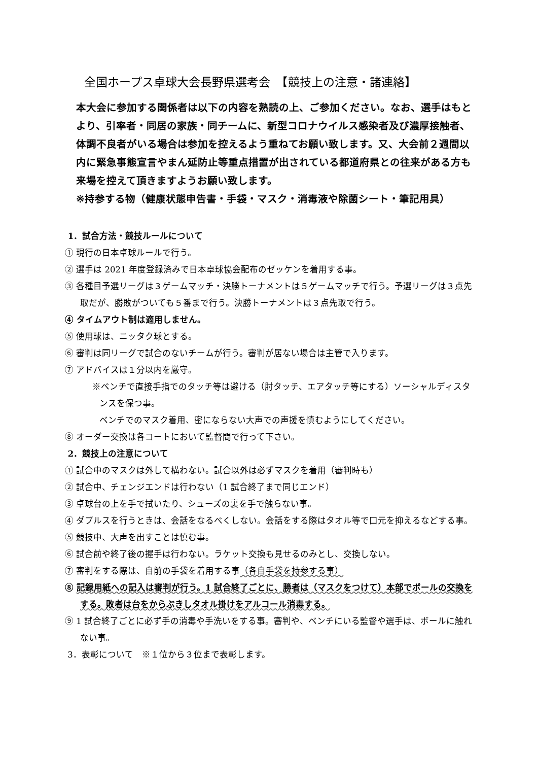全国ホープス卓球大会長野県選考会　【競技上の注意・諸連絡】
本大会に参加する関係者は以下の内容を熟読の上、ご参加ください。なお、選手はもとより、引率者・同居の家族・同チームに、新型コロナウイルス感染者及び濃厚接触者、体調不良者がいる場合は参加を控えるよう重ねてお願い致します。又、大会前２週間以内に緊急事態宣言やまん延防止等重点措置が出されている都道府県との往来がある方も来場を控えて頂きますようお願い致します。
※持参する物（健康状態申告書・手袋・マスク・消毒液や除菌シート・筆記用具）
1．試合方法・競技ルールについて
① 現行の日本卓球ルールで行う。
② 選手は 2021 年度登録済みで日本卓球協会配布のゼッケンを着用する事。
③ 各種目予選リーグは３ゲームマッチ・決勝トーナメントは５ゲームマッチで行う。予選リーグは３点先取だが、勝敗がついても５番まで行う。決勝トーナメントは３点先取で行う。
④ タイムアウト制は適用しません。
⑤ 使用球は、ニッタク球とする。
⑥ 審判は同リーグで試合のないチームが行う。審判が居ない場合は主管で入ります。
⑦ アドバイスは１分以内を厳守。
※ベンチで直接手指でのタッチ等は避ける（肘タッチ、エアタッチ等にする）ソーシャルディスタンスを保つ事。
ベンチでのマスク着用、密にならない大声での声援を慎むようにしてください。
⑧ オーダー交換は各コートにおいて監督間で行って下さい。
2．競技上の注意について
① 試合中のマスクは外して構わない。試合以外は必ずマスクを着用（審判時も）
② 試合中、チェンジエンドは行わない（1 試合終了まで同じエンド）
③ 卓球台の上を手で拭いたり、シューズの裏を手で触らない事。
④ ダブルスを行うときは、会話をなるべくしない。会話をする際はタオル等で口元を抑えるなどする事。
⑤ 競技中、大声を出すことは慎む事。
⑥ 試合前や終了後の握手は行わない。ラケット交換も見せるのみとし、交換しない。
⑦ 審判をする際は、自前の手袋を着用する事（各自手袋を持参する事）
⑧ 記録用紙への記入は審判が行う。1 試合終了ごとに、勝者は（マスクをつけて）本部でボールの交換をする。敗者は台をからぶきしタオル掛けをアルコール消毒する。
⑨ 1 試合終了ごとに必ず手の消毒や手洗いをする事。審判や、ベンチにいる監督や選手は、ボールに触れない事。
3．表彰について　※１位から３位まで表彰します。